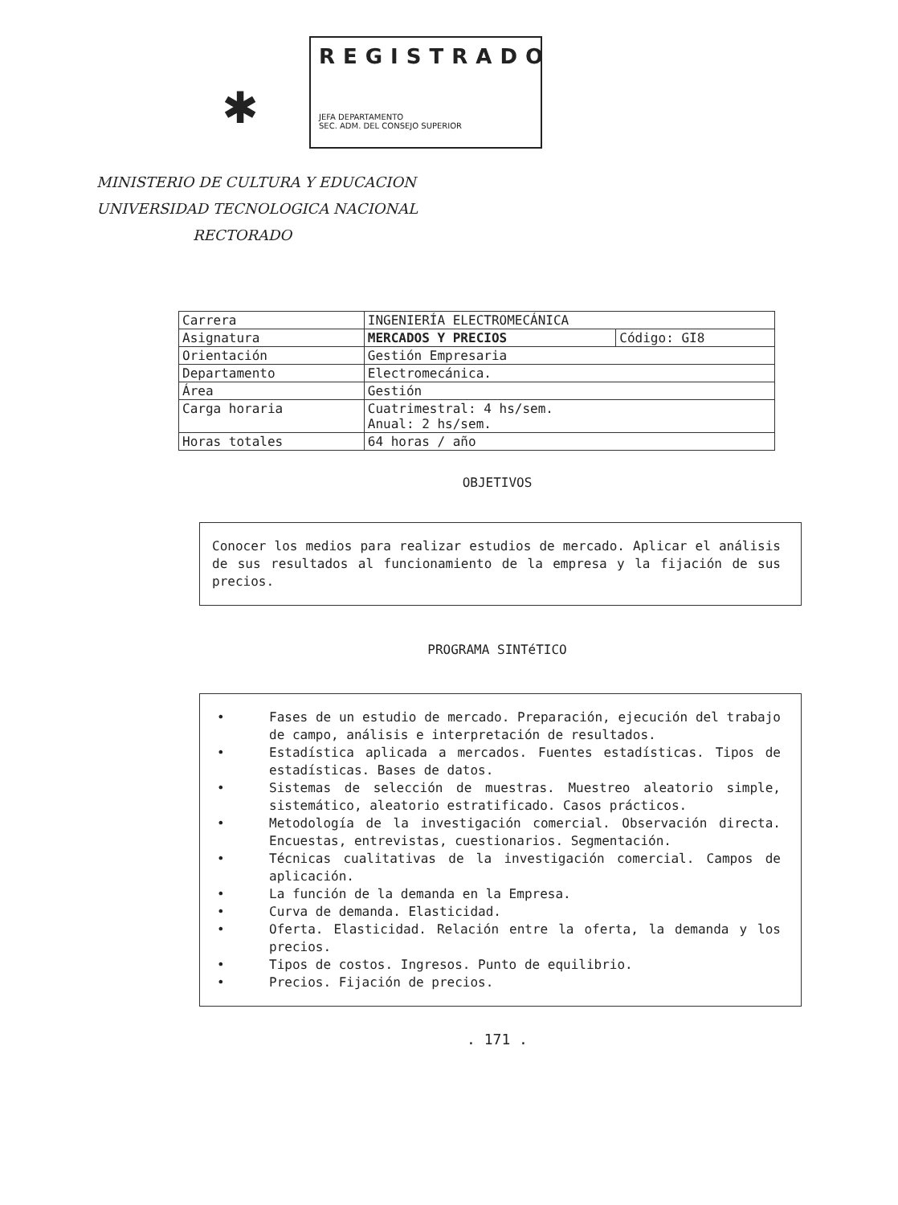✱
REGISTRADO
JEFA DEPARTAMENTO
SEC. ADM. DEL CONSEJO SUPERIOR
MINISTERIO DE CULTURA Y EDUCACION
UNIVERSIDAD TECNOLOGICA NACIONAL
RECTORADO
| Carrera | INGENIERÍA ELECTROMECÁNICA | |
| Asignatura | MERCADOS Y PRECIOS | Código: GI8 |
| Orientación | Gestión Empresaria | |
| Departamento | Electromecánica. | |
| Área | Gestión | |
| Carga horaria | Cuatrimestral: 4 hs/sem. Anual: 2 hs/sem. | |
| Horas totales | 64 horas / año | |
OBJETIVOS
Conocer los medios para realizar estudios de mercado. Aplicar el análisis de sus resultados al funcionamiento de la empresa y la fijación de sus precios.
PROGRAMA SINTéTICO
• Fases de un estudio de mercado. Preparación, ejecución del trabajo de campo, análisis e interpretación de resultados.
• Estadística aplicada a mercados. Fuentes estadísticas. Tipos de estadísticas. Bases de datos.
• Sistemas de selección de muestras. Muestreo aleatorio simple, sistemático, aleatorio estratificado. Casos prácticos.
• Metodología de la investigación comercial. Observación directa. Encuestas, entrevistas, cuestionarios. Segmentación.
• Técnicas cualitativas de la investigación comercial. Campos de aplicación.
• La función de la demanda en la Empresa.
• Curva de demanda. Elasticidad.
• Oferta. Elasticidad. Relación entre la oferta, la demanda y los precios.
• Tipos de costos. Ingresos. Punto de equilibrio.
• Precios. Fijación de precios.
. 171 .